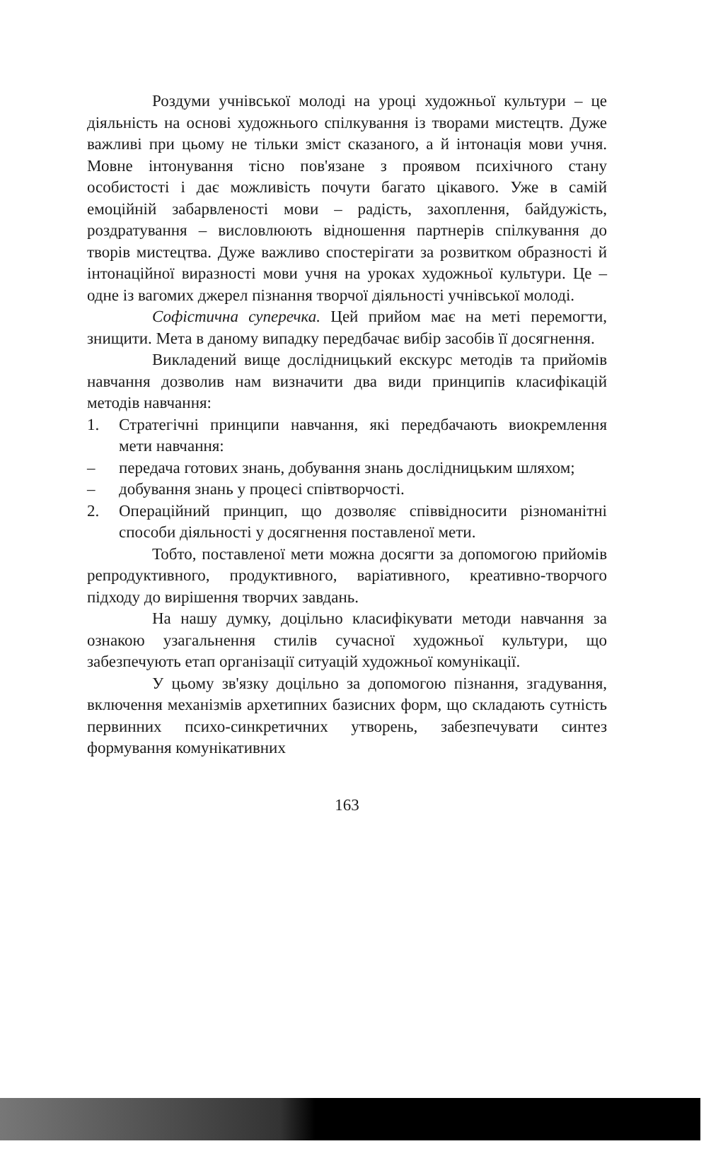Роздуми учнівської молоді на уроці художньої культури – це діяльність на основі художнього спілкування із творами мистецтв. Дуже важливі при цьому не тільки зміст сказаного, а й інтонація мови учня. Мовне інтонування тісно пов'язане з проявом психічного стану особистості і дає можливість почути багато цікавого. Уже в самій емоційній забарвленості мови – радість, захоплення, байдужість, роздратування – висловлюють відношення партнерів спілкування до творів мистецтва. Дуже важливо спостерігати за розвитком образності й інтонаційної виразності мови учня на уроках художньої культури. Це – одне із вагомих джерел пізнання творчої діяльності учнівської молоді.
Софістична суперечка. Цей прийом має на меті перемогти, знищити. Мета в даному випадку передбачає вибір засобів її досягнення.
Викладений вище дослідницький екскурс методів та прийомів навчання дозволив нам визначити два види принципів класифікацій методів навчання:
1. Стратегічні принципи навчання, які передбачають виокремлення мети навчання:
– передача готових знань, добування знань дослідницьким шляхом;
– добування знань у процесі співтворчості.
2. Операційний принцип, що дозволяє співвідносити різноманітні способи діяльності у досягнення поставленої мети.
Тобто, поставленої мети можна досягти за допомогою прийомів репродуктивного, продуктивного, варіативного, креативно-творчого підходу до вирішення творчих завдань.
На нашу думку, доцільно класифікувати методи навчання за ознакою узагальнення стилів сучасної художньої культури, що забезпечують етап організації ситуацій художньої комунікації.
У цьому зв'язку доцільно за допомогою пізнання, згадування, включення механізмів архетипних базисних форм, що складають сутність первинних психо-синкретичних утворень, забезпечувати синтез формування комунікативних
163